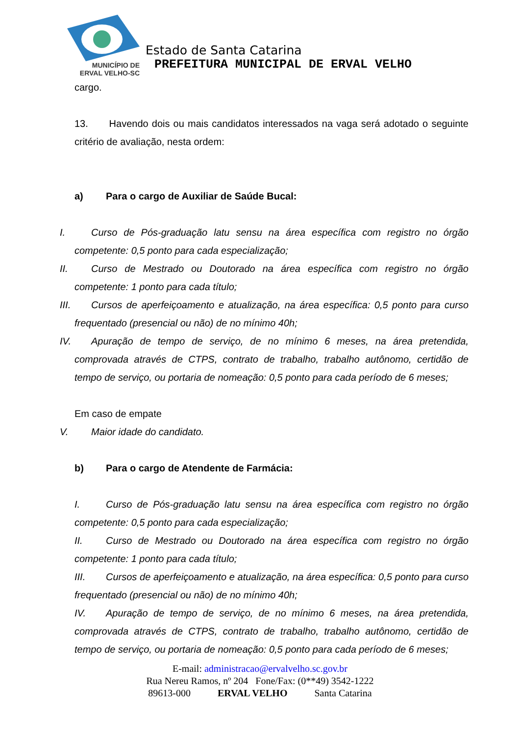MUNICÍPIO DE
ERVAL VELHO-SC
Estado de Santa Catarina
PREFEITURA MUNICIPAL DE ERVAL VELHO
cargo.
13. Havendo dois ou mais candidatos interessados na vaga será adotado o seguinte critério de avaliação, nesta ordem:
a) Para o cargo de Auxiliar de Saúde Bucal:
I. Curso de Pós-graduação latu sensu na área específica com registro no órgão competente: 0,5 ponto para cada especialização;
II. Curso de Mestrado ou Doutorado na área específica com registro no órgão competente: 1 ponto para cada título;
III. Cursos de aperfeiçoamento e atualização, na área específica: 0,5 ponto para curso frequentado (presencial ou não) de no mínimo 40h;
IV. Apuração de tempo de serviço, de no mínimo 6 meses, na área pretendida, comprovada através de CTPS, contrato de trabalho, trabalho autônomo, certidão de tempo de serviço, ou portaria de nomeação: 0,5 ponto para cada período de 6 meses;
Em caso de empate
V. Maior idade do candidato.
b) Para o cargo de Atendente de Farmácia:
I. Curso de Pós-graduação latu sensu na área específica com registro no órgão competente: 0,5 ponto para cada especialização;
II. Curso de Mestrado ou Doutorado na área específica com registro no órgão competente: 1 ponto para cada título;
III. Cursos de aperfeiçoamento e atualização, na área específica: 0,5 ponto para curso frequentado (presencial ou não) de no mínimo 40h;
IV. Apuração de tempo de serviço, de no mínimo 6 meses, na área pretendida, comprovada através de CTPS, contrato de trabalho, trabalho autônomo, certidão de tempo de serviço, ou portaria de nomeação: 0,5 ponto para cada período de 6 meses;
E-mail: administracao@ervalvelho.sc.gov.br
Rua Nereu Ramos, nº 204 Fone/Fax: (0**49) 3542-1222
89613-000 ERVAL VELHO Santa Catarina